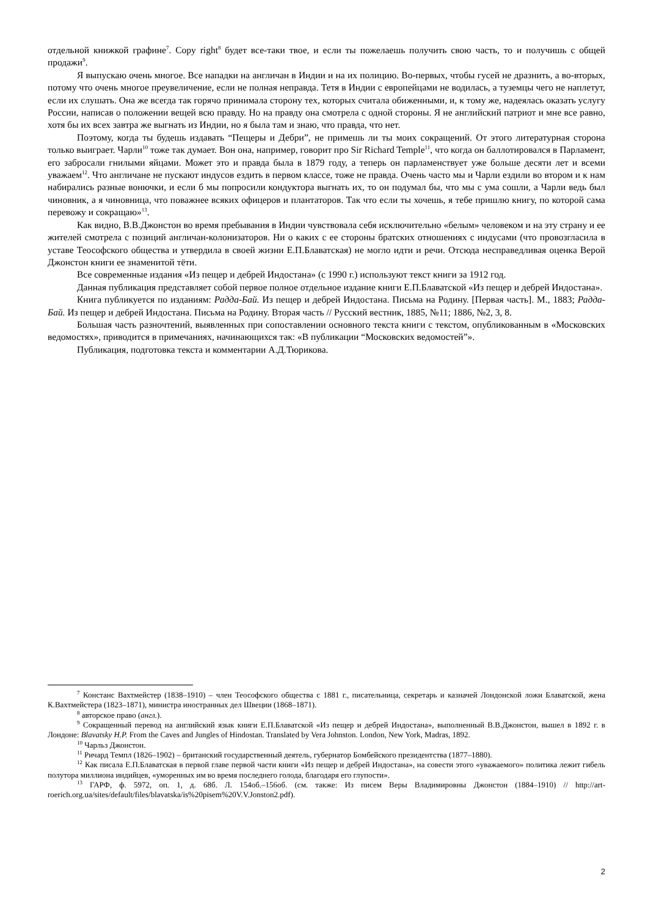отдельной книжкой графине<sup>7</sup>. Copy right<sup>8</sup> будет все-таки твое, и если ты пожелаешь получить свою часть, то и получишь с общей продажи<sup>9</sup>.
Я выпускаю очень многое. Все нападки на англичан в Индии и на их полицию. Во-первых, чтобы гусей не дразнить, а во-вторых, потому что очень многое преувеличение, если не полная неправда. Тетя в Индии с европейцами не водилась, а туземцы чего не наплетут, если их слушать. Она же всегда так горячо принимала сторону тех, которых считала обиженными, и, к тому же, надеялась оказать услугу России, написав о положении вещей всю правду. Но на правду она смотрела с одной стороны. Я не английский патриот и мне все равно, хотя бы их всех завтра же выгнать из Индии, но я была там и знаю, что правда, что нет.
Поэтому, когда ты будешь издавать “Пещеры и Дебри”, не примешь ли ты моих сокращений. От этого литературная сторона только выиграет. Чарли<sup>10</sup> тоже так думает. Вон она, например, говорит про Sir Richard Temple<sup>11</sup>, что когда он баллотировался в Парламент, его забросали гнилыми яйцами. Может это и правда была в 1879 году, а теперь он парламенствует уже больше десяти лет и всеми уважаем<sup>12</sup>. Что англичане не пускают индусов ездить в первом классе, тоже не правда. Очень часто мы и Чарли ездили во втором и к нам набирались разные вонючки, и если б мы попросили кондуктора выгнать их, то он подумал бы, что мы с ума сошли, а Чарли ведь был чиновник, а я чиновница, что поважнее всяких офицеров и плантаторов. Так что если ты хочешь, я тебе пришлю книгу, по которой сама перевожу и сокращаю»<sup>13</sup>.
Как видно, В.В.Джонстон во время пребывания в Индии чувствовала себя исключительно «белым» человеком и на эту страну и ее жителей смотрела с позиций англичан-колонизаторов. Ни о каких с ее стороны братских отношениях с индусами (что провозгласила в уставе Теософского общества и утвердила в своей жизни Е.П.Блаватская) не могло идти и речи. Отсюда несправедливая оценка Верой Джонстон книги ее знаменитой тёти.
Все современные издания «Из пещер и дебрей Индостана» (с 1990 г.) используют текст книги за 1912 год.
Данная публикация представляет собой первое полное отдельное издание книги Е.П.Блаватской «Из пещер и дебрей Индостана».
Книга публикуется по изданиям: Радда-Бай. Из пещер и дебрей Индостана. Письма на Родину. [Первая часть]. М., 1883; Радда-Бай. Из пещер и дебрей Индостана. Письма на Родину. Вторая часть // Русский вестник, 1885, №11; 1886, №2, 3, 8.
Большая часть разночтений, выявленных при сопоставлении основного текста книги с текстом, опубликованным в «Московских ведомостях», приводится в примечаниях, начинающихся так: «В публикации “Московских ведомостей”».
Публикация, подготовка текста и комментарии А.Д.Тюрикова.
<sup>7</sup> Констанс Вахтмейстер (1838–1910) – член Теософского общества с 1881 г., писательница, секретарь и казначей Лондонской ложи Блаватской, жена К.Вахтмейстера (1823–1871), министра иностранных дел Швеции (1868–1871).
<sup>8</sup> авторское право (англ.).
<sup>9</sup> Сокращенный перевод на английский язык книги Е.П.Блаватской «Из пещер и дебрей Индостана», выполненный В.В.Джонстон, вышел в 1892 г. в Лондоне: Blavatsky H.P. From the Caves and Jungles of Hindostan. Translated by Vera Johnston. London, New York, Madras, 1892.
<sup>10</sup> Чарльз Джонстон.
<sup>11</sup> Ричард Темпл (1826–1902) – британский государственный деятель, губернатор Бомбейского президентства (1877–1880).
<sup>12</sup> Как писала Е.П.Блаватская в первой главе первой части книги «Из пещер и дебрей Индостана», на совести этого «уважаемого» политика лежит гибель полутора миллиона индийцев, «уморенных им во время последнего голода, благодаря его глупости».
<sup>13</sup> ГАРФ, ф. 5972, оп. 1, д. 68б. Л. 154об.–156об. (см. также: Из писем Веры Владимировны Джонстон (1884–1910) // http://art-roerich.org.ua/sites/default/files/blavatska/is%20pisem%20V.V.Jonston2.pdf).
2